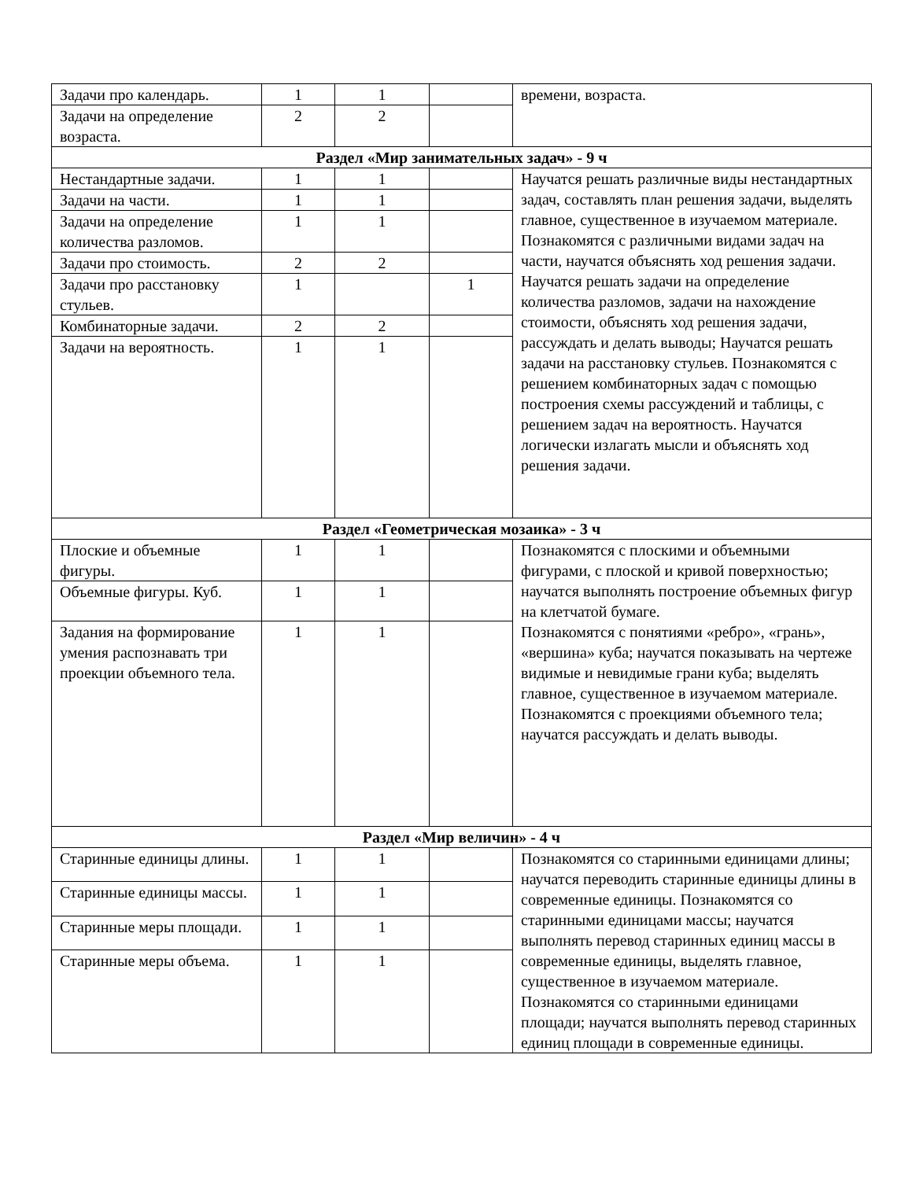| Задачи про календарь. | 1 | 1 | | времени, возраста. |
| Задачи на определение возраста. | 2 | 2 | | |
| Раздел «Мир занимательных задач» - 9 ч | | | | |
| Нестандартные задачи. | 1 | 1 | | Научатся решать различные виды нестандартных задач, составлять план решения задачи, выделять главное, существенное в изучаемом материале. Познакомятся с различными видами задач на части, научатся объяснять ход решения задачи. Научатся решать задачи на определение количества разломов, задачи на нахождение стоимости, объяснять ход решения задачи, рассуждать и делать выводы; Научатся решать задачи на расстановку стульев. Познакомятся с решением комбинаторных задач с помощью построения схемы рассуждений и таблицы, с решением задач на вероятность. Научатся логически излагать мысли и объяснять ход решения задачи. |
| Задачи на части. | 1 | 1 | | |
| Задачи на определение количества разломов. | 1 | 1 | | |
| Задачи про стоимость. | 2 | 2 | | |
| Задачи про расстановку стульев. | 1 | | 1 | |
| Комбинаторные задачи. | 2 | 2 | | |
| Задачи на вероятность. | 1 | 1 | | |
| Раздел «Геометрическая мозаика» - 3 ч | | | | |
| Плоские и объемные фигуры. | 1 | 1 | | Познакомятся с плоскими и объемными фигурами, с плоской и кривой поверхностью; научатся выполнять построение объемных фигур на клетчатой бумаге. Познакомятся с понятиями «ребро», «грань», «вершина» куба; научатся показывать на чертеже видимые и невидимые грани куба; выделять главное, существенное в изучаемом материале. Познакомятся с проекциями объемного тела; научатся рассуждать и делать выводы. |
| Объемные фигуры. Куб. | 1 | 1 | | |
| Задания на формирование умения распознавать три проекции объемного тела. | 1 | 1 | | |
| Раздел «Мир величин» - 4 ч | | | | |
| Старинные единицы длины. | 1 | 1 | | Познакомятся со старинными единицами длины; научатся переводить старинные единицы длины в современные единицы. Познакомятся со старинными единицами массы; научатся выполнять перевод старинных единиц массы в современные единицы, выделять главное, существенное в изучаемом материале. Познакомятся со старинными единицами площади; научатся выполнять перевод старинных единиц площади в современные единицы. |
| Старинные единицы массы. | 1 | 1 | | |
| Старинные меры площади. | 1 | 1 | | |
| Старинные меры объема. | 1 | 1 | | |